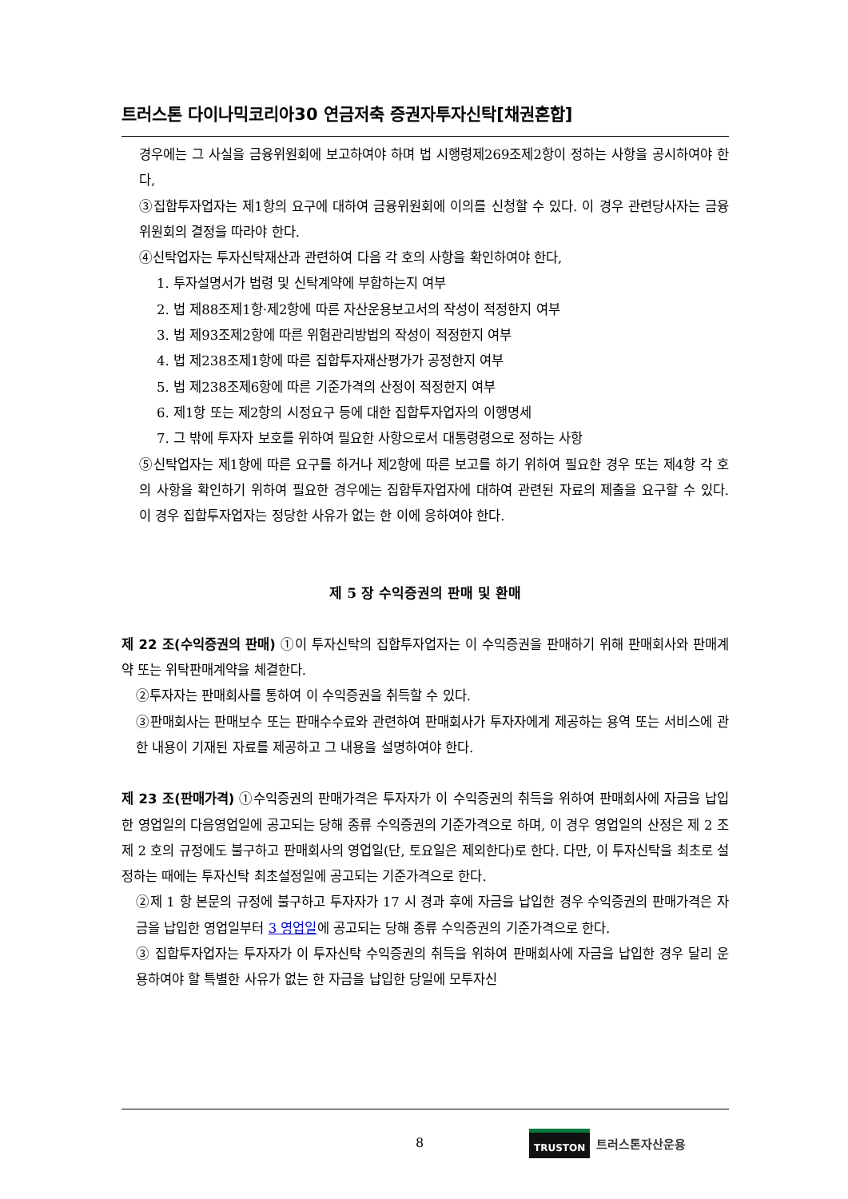트러스톤 다이나믹코리아30 연금저축 증권자투자신탁[채권혼합]
경우에는 그 사실을 금융위원회에 보고하여야 하며 법 시행령제269조제2항이 정하는 사항을 공시하여야 한다,
③집합투자업자는 제1항의 요구에 대하여 금융위원회에 이의를 신청할 수 있다. 이 경우 관련당사자는 금융위원회의 결정을 따라야 한다.
④신탁업자는 투자신탁재산과 관련하여 다음 각 호의 사항을 확인하여야 한다,
1. 투자설명서가 법령 및 신탁계약에 부합하는지 여부
2. 법 제88조제1항·제2항에 따른 자산운용보고서의 작성이 적정한지 여부
3. 법 제93조제2항에 따른 위험관리방법의 작성이 적정한지 여부
4. 법 제238조제1항에 따른 집합투자재산평가가 공정한지 여부
5. 법 제238조제6항에 따른 기준가격의 산정이 적정한지 여부
6. 제1항 또는 제2항의 시정요구 등에 대한 집합투자업자의 이행명세
7. 그 밖에 투자자 보호를 위하여 필요한 사항으로서 대통령령으로 정하는 사항
⑤신탁업자는 제1항에 따른 요구를 하거나 제2항에 따른 보고를 하기 위하여 필요한 경우 또는 제4항 각 호의 사항을 확인하기 위하여 필요한 경우에는 집합투자업자에 대하여 관련된 자료의 제출을 요구할 수 있다. 이 경우 집합투자업자는 정당한 사유가 없는 한 이에 응하여야 한다.
제 5 장 수익증권의 판매 및 환매
제 22 조(수익증권의 판매) ①이 투자신탁의 집합투자업자는 이 수익증권을 판매하기 위해 판매회사와 판매계약 또는 위탁판매계약을 체결한다.
②투자자는 판매회사를 통하여 이 수익증권을 취득할 수 있다.
③판매회사는 판매보수 또는 판매수수료와 관련하여 판매회사가 투자자에게 제공하는 용역 또는 서비스에 관한 내용이 기재된 자료를 제공하고 그 내용을 설명하여야 한다.
제 23 조(판매가격) ①수익증권의 판매가격은 투자자가 이 수익증권의 취득을 위하여 판매회사에 자금을 납입한 영업일의 다음영업일에 공고되는 당해 종류 수익증권의 기준가격으로 하며, 이 경우 영업일의 산정은 제 2 조 제 2 호의 규정에도 불구하고 판매회사의 영업일(단, 토요일은 제외한다)로 한다. 다만, 이 투자신탁을 최초로 설정하는 때에는 투자신탁 최초설정일에 공고되는 기준가격으로 한다.
②제 1 항 본문의 규정에 불구하고 투자자가 17 시 경과 후에 자금을 납입한 경우 수익증권의 판매가격은 자금을 납입한 영업일부터 3 영업일에 공고되는 당해 종류 수익증권의 기준가격으로 한다.
③ 집합투자업자는 투자자가 이 투자신탁 수익증권의 취득을 위하여 판매회사에 자금을 납입한 경우 달리 운용하여야 할 특별한 사유가 없는 한 자금을 납입한 당일에 모투자신
8
TRUSTON
트러스톤자산운용